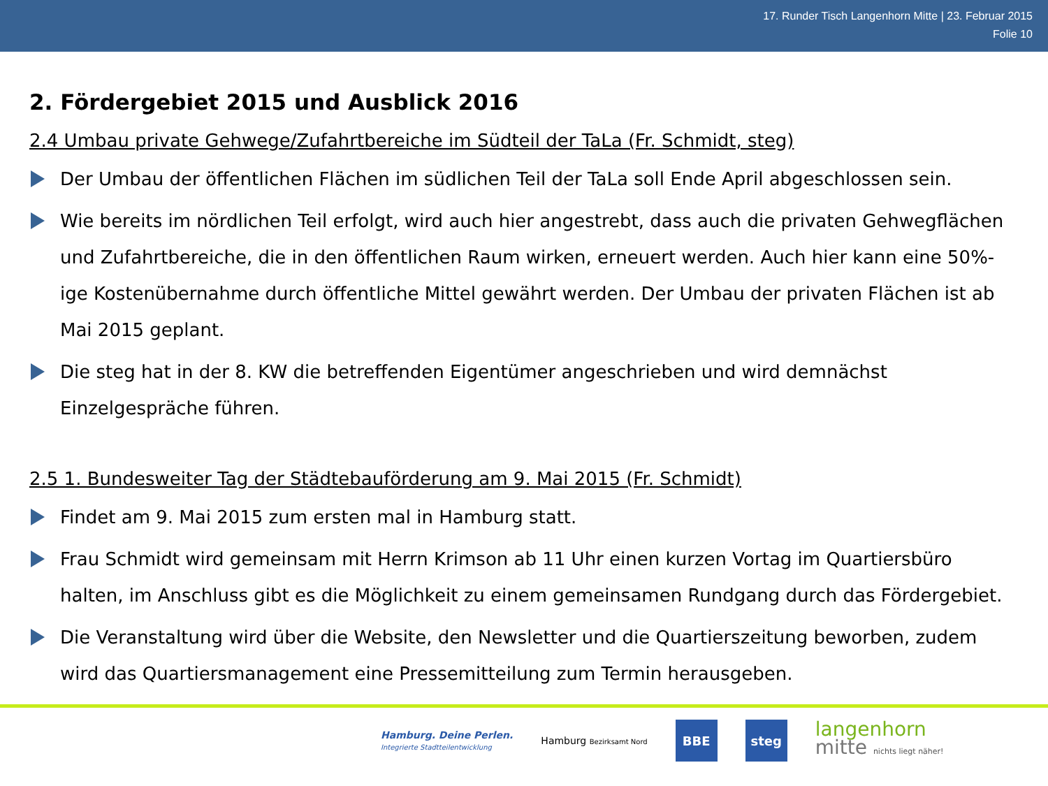17. Runder Tisch Langenhorn Mitte | 23. Februar 2015
Folie 10
2. Fördergebiet 2015 und Ausblick 2016
2.4 Umbau private Gehwege/Zufahrtbereiche im Südteil der TaLa (Fr. Schmidt, steg)
Der Umbau der öffentlichen Flächen im südlichen Teil der TaLa soll Ende April abgeschlossen sein.
Wie bereits im nördlichen Teil erfolgt, wird auch hier angestrebt, dass auch die privaten Gehwegflächen und Zufahrtbereiche, die in den öffentlichen Raum wirken, erneuert werden. Auch hier kann eine 50%-ige Kostenübernahme durch öffentliche Mittel gewährt werden. Der Umbau der privaten Flächen ist ab Mai 2015 geplant.
Die steg hat in der 8. KW die betreffenden Eigentümer angeschrieben und wird demnächst Einzelgespräche führen.
2.5 1. Bundesweiter Tag der Städtebauförderung am 9. Mai 2015 (Fr. Schmidt)
Findet am 9. Mai 2015 zum ersten mal in Hamburg statt.
Frau Schmidt wird gemeinsam mit Herrn Krimson ab 11 Uhr einen kurzen Vortag im Quartiersbüro halten, im Anschluss gibt es die Möglichkeit zu einem gemeinsamen Rundgang durch das Fördergebiet.
Die Veranstaltung wird über die Website, den Newsletter und die Quartierszeitung beworben, zudem wird das Quartiersmanagement eine Pressemitteilung zum Termin herausgeben.
Hamburg. Deine Perlen.
Integrierte Stadtteilentwicklung
Hamburg Bezirksamt Nord
BBE steg
langenhorn
mitte nichts liegt näher!